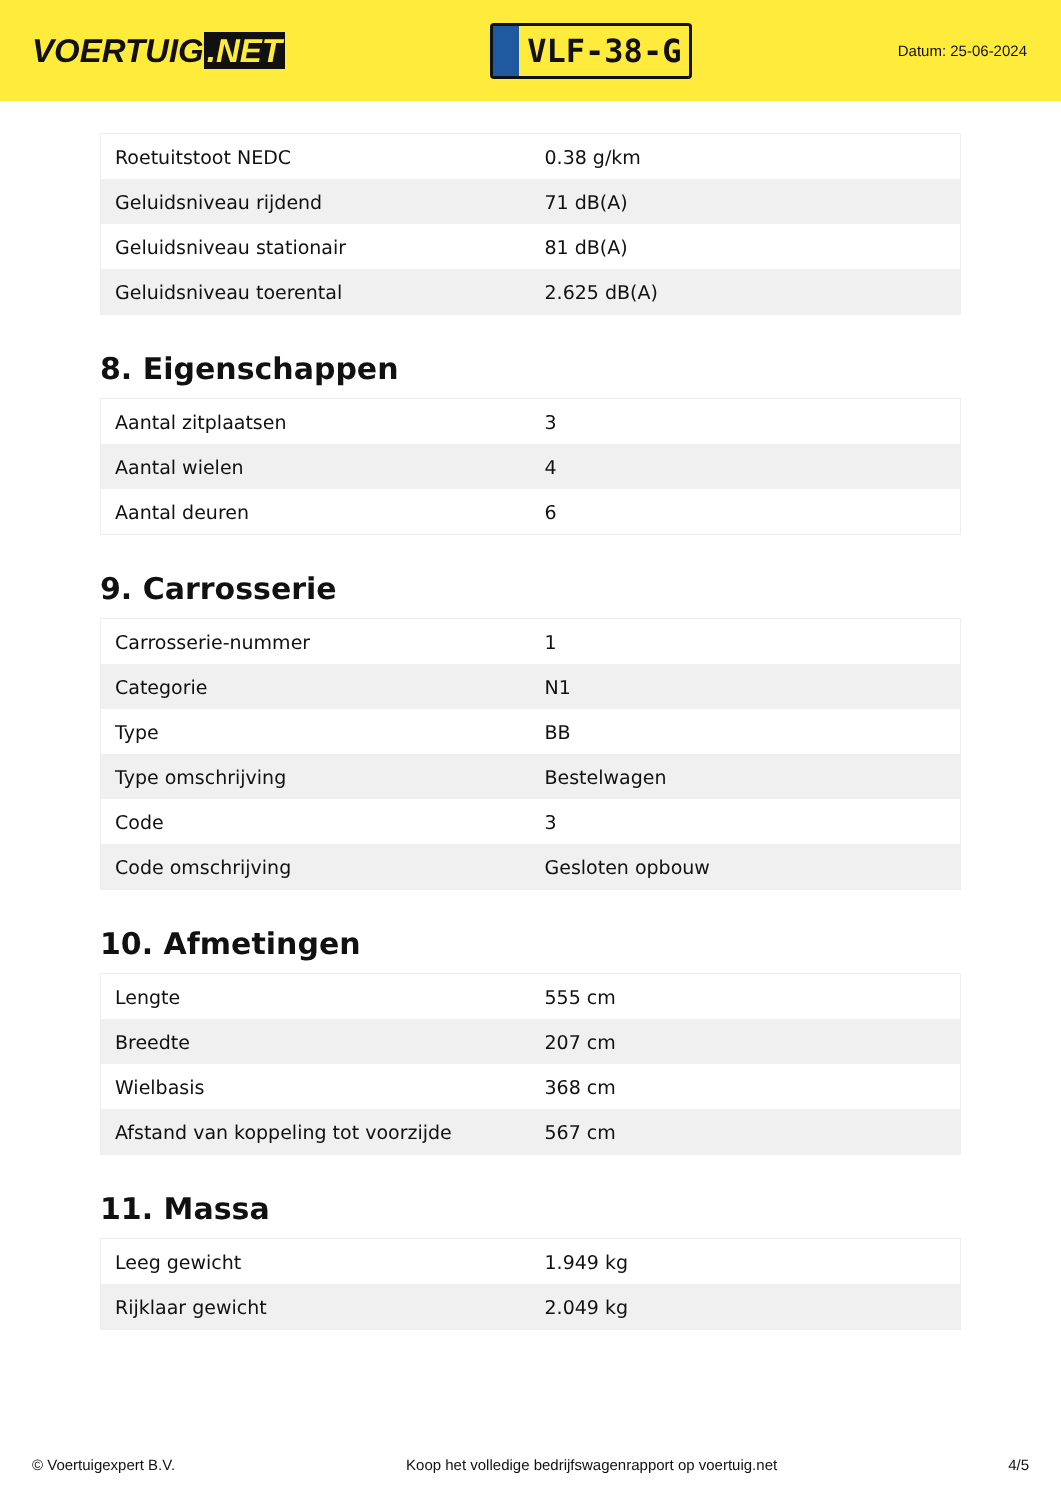VOERTUIG.NET
VLF-38-G
Datum: 25-06-2024
| Roetuitstoot NEDC | 0.38 g/km |
| Geluidsniveau rijdend | 71 dB(A) |
| Geluidsniveau stationair | 81 dB(A) |
| Geluidsniveau toerental | 2.625 dB(A) |
8. Eigenschappen
| Aantal zitplaatsen | 3 |
| Aantal wielen | 4 |
| Aantal deuren | 6 |
9. Carrosserie
| Carrosserie-nummer | 1 |
| Categorie | N1 |
| Type | BB |
| Type omschrijving | Bestelwagen |
| Code | 3 |
| Code omschrijving | Gesloten opbouw |
10. Afmetingen
| Lengte | 555 cm |
| Breedte | 207 cm |
| Wielbasis | 368 cm |
| Afstand van koppeling tot voorzijde | 567 cm |
11. Massa
| Leeg gewicht | 1.949 kg |
| Rijklaar gewicht | 2.049 kg |
© Voertuigexpert B.V. Koop het volledige bedrijfswagenrapport op voertuig.net 4/5